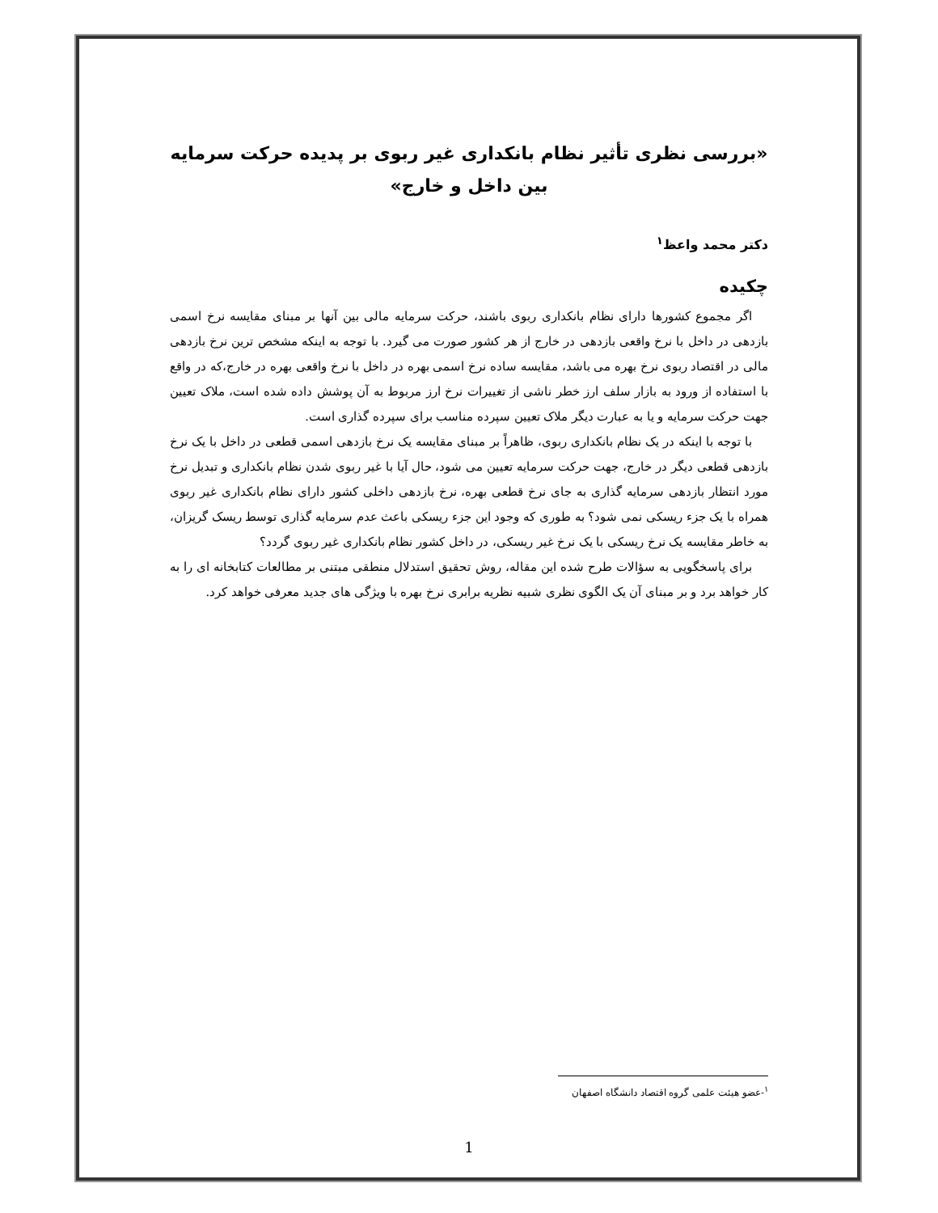«بررسی نظری تأثیر نظام بانکداری غیر ربوی بر پدیده حرکت سرمایه بین داخل و خارج»
دکتر محمد واعظ<sup>۱</sup>
چکیده
اگر مجموع کشورها دارای نظام بانکداری ربوی باشند، حرکت سرمایه مالی بین آنها بر مبنای مقایسه نرخ اسمی بازدهی در داخل با نرخ واقعی بازدهی در خارج از هر کشور صورت می گیرد. با توجه به اینکه مشخص ترین نرخ بازدهی مالی در اقتصاد ربوی نرخ بهره می باشد، مقایسه ساده نرخ اسمی بهره در داخل با نرخ واقعی بهره در خارج،که در واقع با استفاده از ورود به بازار سلف ارز خطر ناشی از تغییرات نرخ ارز مربوط به آن پوشش داده شده است، ملاک تعیین جهت حرکت سرمایه و یا به عبارت دیگر ملاک تعیین سپرده مناسب برای سپرده گذاری است.
با توجه با اینکه در یک نظام بانکداری ربوی، ظاهراً بر مبنای مقایسه یک نرخ بازدهی اسمی قطعی در داخل با یک نرخ بازدهی قطعی دیگر در خارج، جهت حرکت سرمایه تعیین می شود، حال آیا با غیر ربوی شدن نظام بانکداری و تبدیل نرخ مورد انتظار بازدهی سرمایه گذاری به جای نرخ قطعی بهره، نرخ بازدهی داخلی کشور دارای نظام بانکداری غیر ربوی همراه با یک جزء ریسکی نمی شود؟ به طوری که وجود این جزء ریسکی باعث عدم سرمایه گذاری توسط ریسک گریزان، به خاطر مقایسه یک نرخ ریسکی با یک نرخ غیر ریسکی، در داخل کشور نظام بانکداری غیر ربوی گردد؟
برای پاسخگویی به سؤالات طرح شده این مقاله، روش تحقیق استدلال منطقی مبتنی بر مطالعات کتابخانه ای را به کار خواهد برد و بر مبنای آن یک الگوی نظری شبیه نظریه برابری نرخ بهره با ویژگی های جدید معرفی خواهد کرد.
<sup>۱</sup>-عضو هیئت علمی گروه اقتصاد دانشگاه اصفهان
1